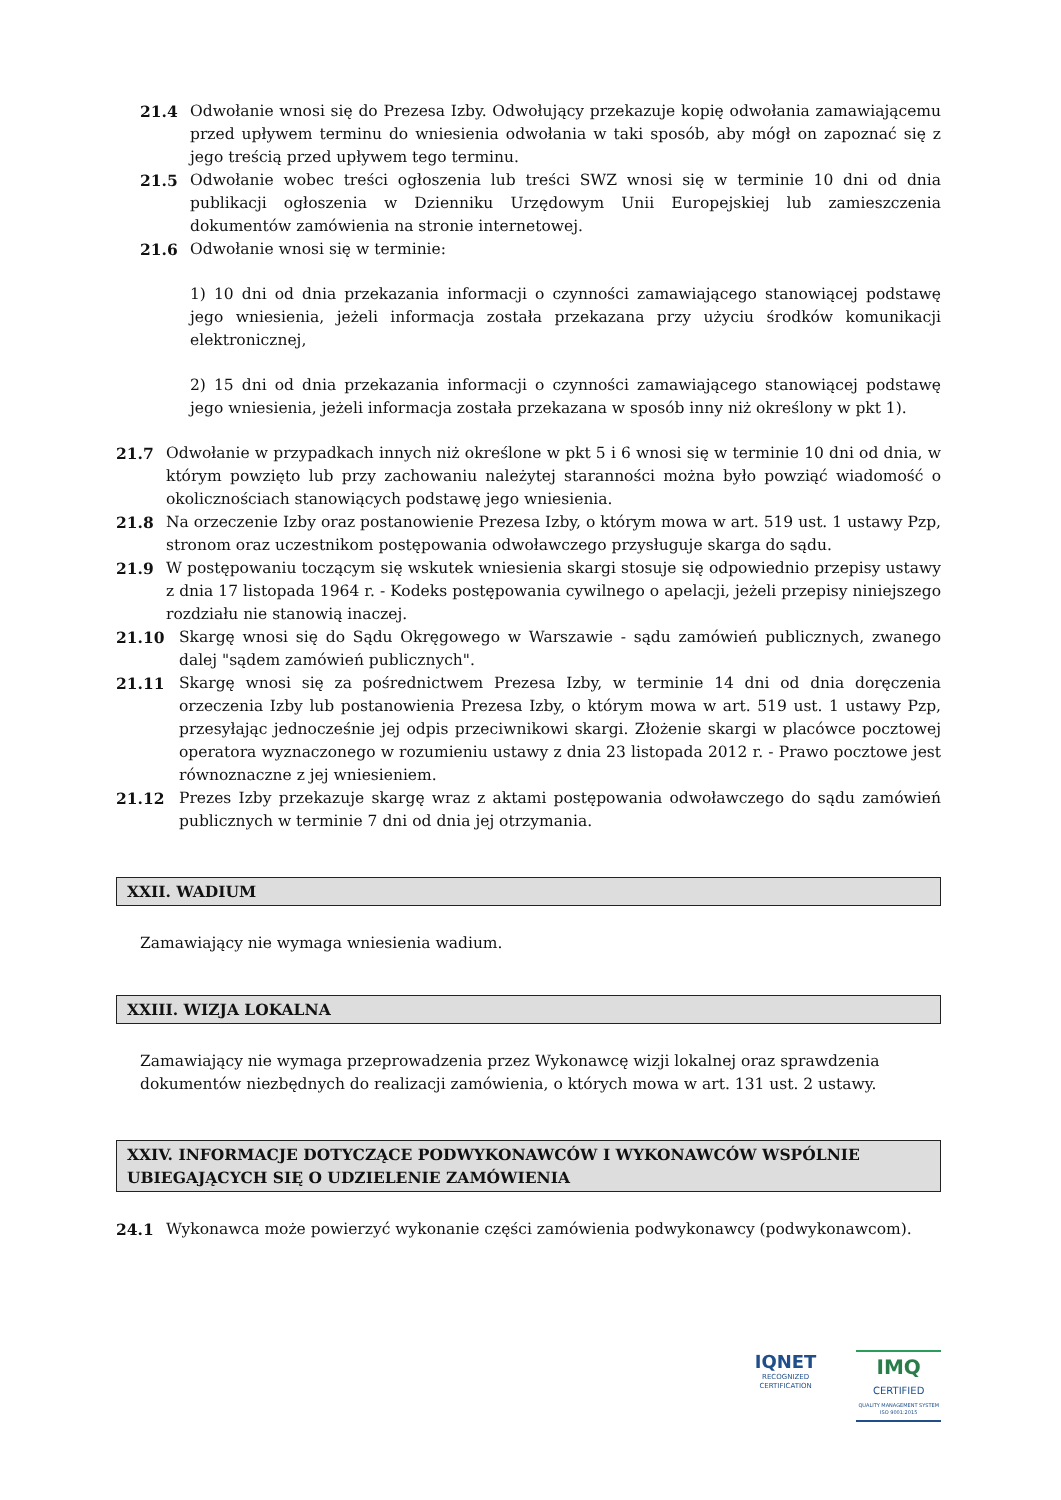21.4 Odwołanie wnosi się do Prezesa Izby. Odwołujący przekazuje kopię odwołania zamawiającemu przed upływem terminu do wniesienia odwołania w taki sposób, aby mógł on zapoznać się z jego treścią przed upływem tego terminu.
21.5 Odwołanie wobec treści ogłoszenia lub treści SWZ wnosi się w terminie 10 dni od dnia publikacji ogłoszenia w Dzienniku Urzędowym Unii Europejskiej lub zamieszczenia dokumentów zamówienia na stronie internetowej.
21.6 Odwołanie wnosi się w terminie:
1) 10 dni od dnia przekazania informacji o czynności zamawiającego stanowiącej podstawę jego wniesienia, jeżeli informacja została przekazana przy użyciu środków komunikacji elektronicznej,
2) 15 dni od dnia przekazania informacji o czynności zamawiającego stanowiącej podstawę jego wniesienia, jeżeli informacja została przekazana w sposób inny niż określony w pkt 1).
21.7 Odwołanie w przypadkach innych niż określone w pkt 5 i 6 wnosi się w terminie 10 dni od dnia, w którym powzięto lub przy zachowaniu należytej staranności można było powziąć wiadomość o okolicznościach stanowiących podstawę jego wniesienia.
21.8 Na orzeczenie Izby oraz postanowienie Prezesa Izby, o którym mowa w art. 519 ust. 1 ustawy Pzp, stronom oraz uczestnikom postępowania odwoławczego przysługuje skarga do sądu.
21.9 W postępowaniu toczącym się wskutek wniesienia skargi stosuje się odpowiednio przepisy ustawy z dnia 17 listopada 1964 r. - Kodeks postępowania cywilnego o apelacji, jeżeli przepisy niniejszego rozdziału nie stanowią inaczej.
21.10 Skargę wnosi się do Sądu Okręgowego w Warszawie - sądu zamówień publicznych, zwanego dalej "sądem zamówień publicznych".
21.11 Skargę wnosi się za pośrednictwem Prezesa Izby, w terminie 14 dni od dnia doręczenia orzeczenia Izby lub postanowienia Prezesa Izby, o którym mowa w art. 519 ust. 1 ustawy Pzp, przesyłając jednocześnie jej odpis przeciwnikowi skargi. Złożenie skargi w placówce pocztowej operatora wyznaczonego w rozumieniu ustawy z dnia 23 listopada 2012 r. - Prawo pocztowe jest równoznaczne z jej wniesieniem.
21.12 Prezes Izby przekazuje skargę wraz z aktami postępowania odwoławczego do sądu zamówień publicznych w terminie 7 dni od dnia jej otrzymania.
XXII. WADIUM
Zamawiający nie wymaga wniesienia wadium.
XXIII. WIZJA LOKALNA
Zamawiający nie wymaga przeprowadzenia przez Wykonawcę wizji lokalnej oraz sprawdzenia dokumentów niezbędnych do realizacji zamówienia, o których mowa w art. 131 ust. 2 ustawy.
XXIV. INFORMACJE DOTYCZĄCE PODWYKONAWCÓW I WYKONAWCÓW WSPÓLNIE UBIEGAJĄCYCH SIĘ O UDZIELENIE ZAMÓWIENIA
24.1 Wykonawca może powierzyć wykonanie części zamówienia podwykonawcy (podwykonawcom).
IQNET
RECOGNIZED
CERTIFICATION
IMQ
CERTIFIED
QUALITY MANAGEMENT SYSTEM
ISO 9001:2015